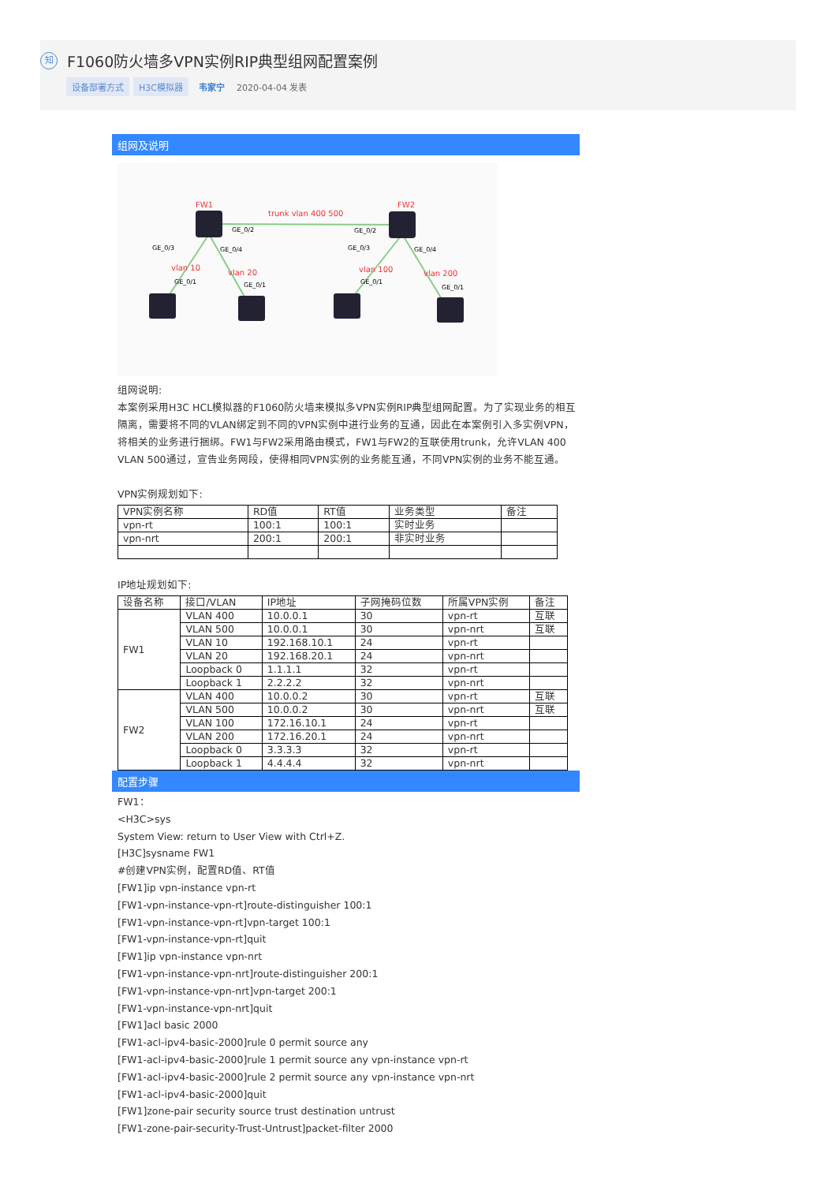知 F1060防火墙多VPN实例RIP典型组网配置案例
设备部署方式 H3C模拟器 韦家宁 2020-04-04 发表
组网及说明
FW1
FW2
trunk vlan 400 500
GE_0/2
GE_0/2
GE_0/3
GE_0/4
GE_0/3
GE_0/4
vlan 10
vlan 20
vlan 100
vlan 200
GE_0/1
GE_0/1
GE_0/1
GE_0/1
组网说明:
本案例采用H3C HCL模拟器的F1060防火墙来模拟多VPN实例RIP典型组网配置。为了实现业务的相互隔离，需要将不同的VLAN绑定到不同的VPN实例中进行业务的互通，因此在本案例引入多实例VPN，将相关的业务进行捆绑。FW1与FW2采用路由模式，FW1与FW2的互联使用trunk，允许VLAN 400 VLAN 500通过，宣告业务网段，使得相同VPN实例的业务能互通，不同VPN实例的业务不能互通。
VPN实例规划如下:
| VPN实例名称 | RD值 | RT值 | 业务类型 | 备注 |
| --- | --- | --- | --- | --- |
| vpn-rt | 100:1 | 100:1 | 实时业务 | |
| vpn-nrt | 200:1 | 200:1 | 非实时业务 | |
IP地址规划如下:
| 设备名称 | 接口/VLAN | IP地址 | 子网掩码位数 | 所属VPN实例 | 备注 |
| --- | --- | --- | --- | --- | --- |
| FW1 | VLAN 400 | 10.0.0.1 | 30 | vpn-rt | 互联 |
| | VLAN 500 | 10.0.0.1 | 30 | vpn-nrt | 互联 |
| | VLAN 10 | 192.168.10.1 | 24 | vpn-rt | |
| | VLAN 20 | 192.168.20.1 | 24 | vpn-nrt | |
| | Loopback 0 | 1.1.1.1 | 32 | vpn-rt | |
| | Loopback 1 | 2.2.2.2 | 32 | vpn-nrt | |
| FW2 | VLAN 400 | 10.0.0.2 | 30 | vpn-rt | 互联 |
| | VLAN 500 | 10.0.0.2 | 30 | vpn-nrt | 互联 |
| | VLAN 100 | 172.16.10.1 | 24 | vpn-rt | |
| | VLAN 200 | 172.16.20.1 | 24 | vpn-nrt | |
| | Loopback 0 | 3.3.3.3 | 32 | vpn-rt | |
| | Loopback 1 | 4.4.4.4 | 32 | vpn-nrt | |
配置步骤
FW1：
<H3C>sys
System View: return to User View with Ctrl+Z.
[H3C]sysname FW1
#创建VPN实例，配置RD值、RT值
[FW1]ip vpn-instance vpn-rt
[FW1-vpn-instance-vpn-rt]route-distinguisher 100:1
[FW1-vpn-instance-vpn-rt]vpn-target 100:1
[FW1-vpn-instance-vpn-rt]quit
[FW1]ip vpn-instance vpn-nrt
[FW1-vpn-instance-vpn-nrt]route-distinguisher 200:1
[FW1-vpn-instance-vpn-nrt]vpn-target 200:1
[FW1-vpn-instance-vpn-nrt]quit
[FW1]acl basic 2000
[FW1-acl-ipv4-basic-2000]rule 0 permit source any
[FW1-acl-ipv4-basic-2000]rule 1 permit source any vpn-instance vpn-rt
[FW1-acl-ipv4-basic-2000]rule 2 permit source any vpn-instance vpn-nrt
[FW1-acl-ipv4-basic-2000]quit
[FW1]zone-pair security source trust destination untrust
[FW1-zone-pair-security-Trust-Untrust]packet-filter 2000